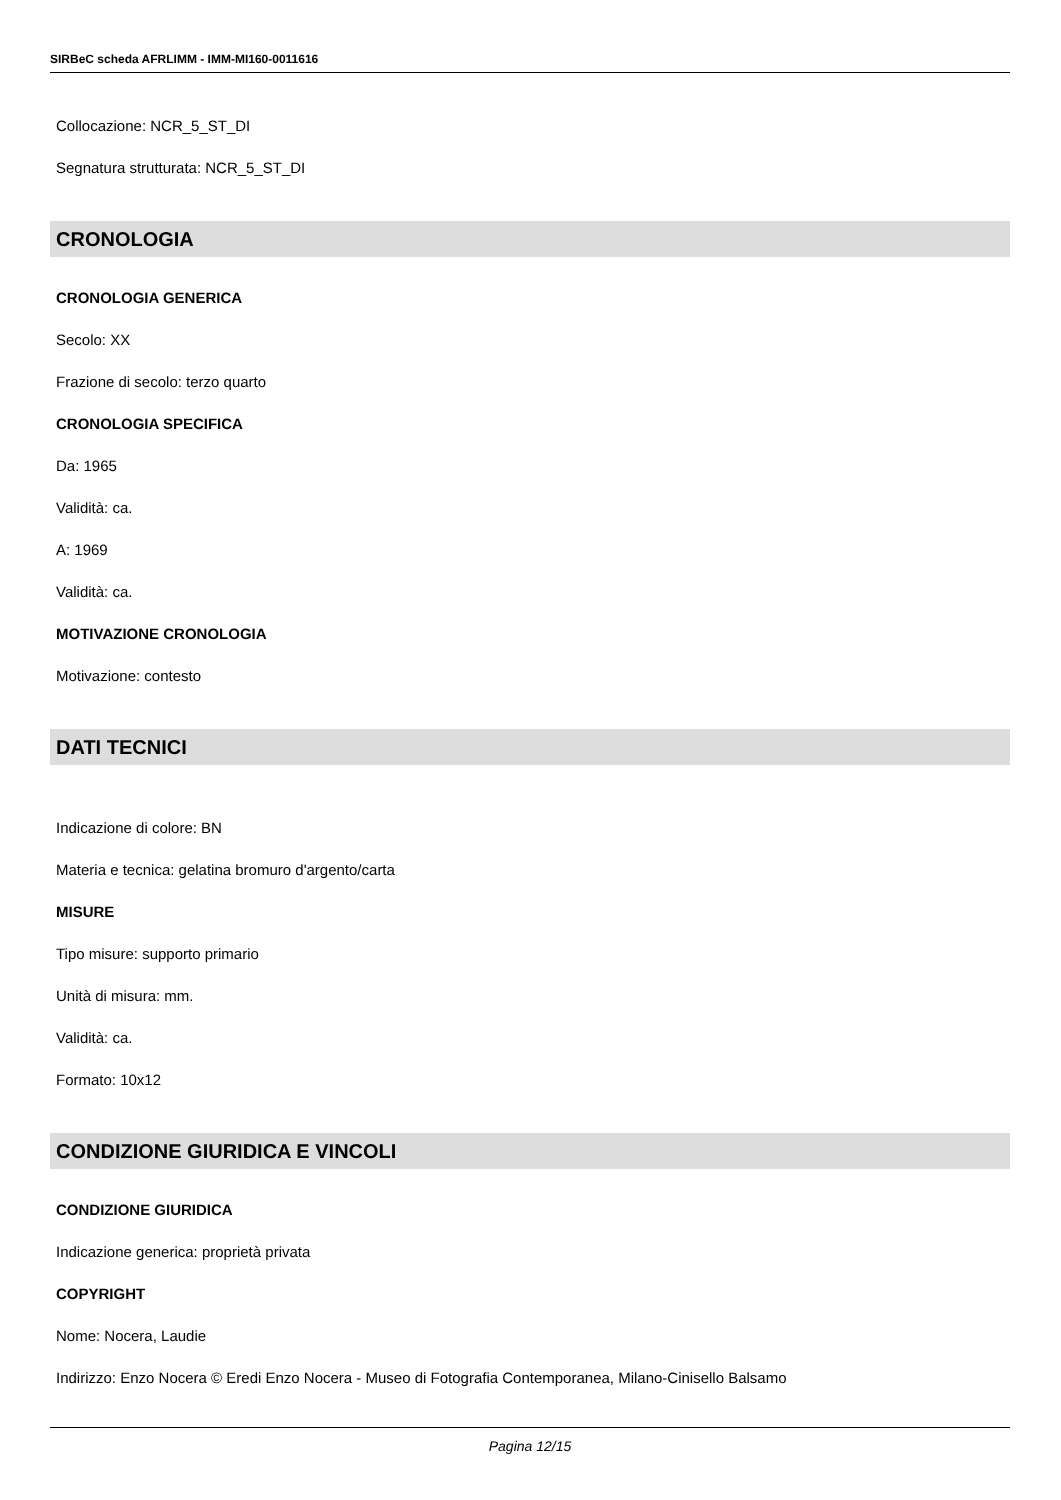SIRBeC scheda AFRLIMM - IMM-MI160-0011616
Collocazione: NCR_5_ST_DI
Segnatura strutturata: NCR_5_ST_DI
CRONOLOGIA
CRONOLOGIA GENERICA
Secolo: XX
Frazione di secolo: terzo quarto
CRONOLOGIA SPECIFICA
Da: 1965
Validità: ca.
A: 1969
Validità: ca.
MOTIVAZIONE CRONOLOGIA
Motivazione: contesto
DATI TECNICI
Indicazione di colore: BN
Materia e tecnica: gelatina bromuro d'argento/carta
MISURE
Tipo misure: supporto primario
Unità di misura: mm.
Validità: ca.
Formato: 10x12
CONDIZIONE GIURIDICA E VINCOLI
CONDIZIONE GIURIDICA
Indicazione generica: proprietà privata
COPYRIGHT
Nome: Nocera, Laudie
Indirizzo: Enzo Nocera © Eredi Enzo Nocera - Museo di Fotografia Contemporanea, Milano-Cinisello Balsamo
Pagina 12/15